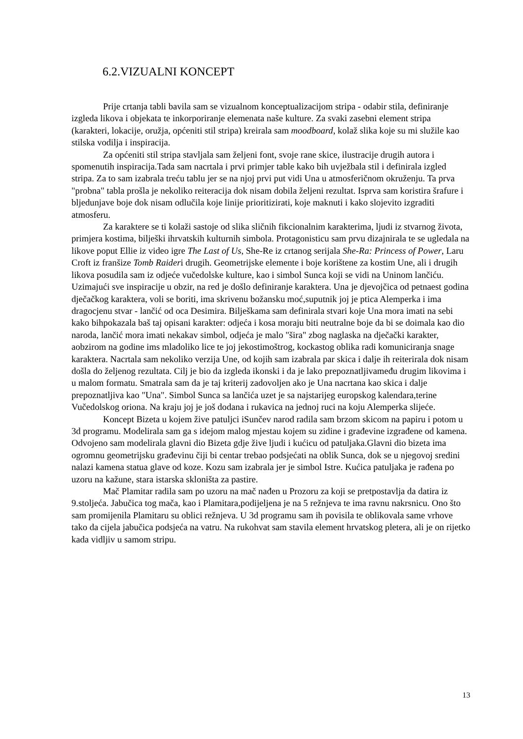6.2.VIZUALNI KONCEPT
Prije crtanja tabli bavila sam se vizualnom konceptualizacijom stripa - odabir stila, definiranje izgleda likova i objekata te inkorporiranje elemenata naše kulture. Za svaki zasebni element stripa (karakteri, lokacije, oružja, općeniti stil stripa) kreirala sam moodboard, kolaž slika koje su mi služile kao stilska vodilja i inspiracija.
Za općeniti stil stripa stavljala sam željeni font, svoje rane skice, ilustracije drugih autora i spomenutih inspiracija.Tada sam nacrtala i prvi primjer table kako bih uvježbala stil i definirala izgled stripa. Za to sam izabrala treću tablu jer se na njoj prvi put vidi Una u atmosferičnom okruženju. Ta prva "probna" tabla prošla je nekoliko reiteracija dok nisam dobila željeni rezultat. Isprva sam koristira šrafure i bljedunjave boje dok nisam odlučila koje linije prioritizirati, koje maknuti i kako slojevito izgraditi atmosferu.
Za karaktere se ti kolaži sastoje od slika sličnih fikcionalnim karakterima, ljudi iz stvarnog života, primjera kostima, bilješki ihrvatskih kulturnih simbola. Protagonisticu sam prvu dizajnirala te se ugledala na likove poput Ellie iz video igre The Last of Us, She-Re iz crtanog serijala She-Ra: Princess of Power, Laru Croft iz franšize Tomb Raideri drugih. Geometrijske elemente i boje korištene za kostim Une, ali i drugih likova posudila sam iz odjeće vučedolske kulture, kao i simbol Sunca koji se vidi na Uninom lančiću. Uzimajući sve inspiracije u obzir, na red je došlo definiranje karaktera. Una je djevojčica od petnaest godina dječačkog karaktera, voli se boriti, ima skrivenu božansku moć,suputnik joj je ptica Alemperka i ima dragocjenu stvar - lančić od oca Desimira. Bilješkama sam definirala stvari koje Una mora imati na sebi kako bihpokazala baš taj opisani karakter: odjeća i kosa moraju biti neutralne boje da bi se doimala kao dio naroda, lančić mora imati nekakav simbol, odjeća je malo "šira" zbog naglaska na dječački karakter, aobzirom na godine ims mladoliko lice te joj jekostimoštrog, kockastog oblika radi komuniciranja snage karaktera. Nacrtala sam nekoliko verzija Une, od kojih sam izabrala par skica i dalje ih reiterirala dok nisam došla do željenog rezultata. Cilj je bio da izgleda ikonski i da je lako prepoznatljivameđu drugim likovima i u malom formatu. Smatrala sam da je taj kriterij zadovoljen ako je Una nacrtana kao skica i dalje prepoznatljiva kao "Una". Simbol Sunca sa lančića uzet je sa najstarijeg europskog kalendara,terine Vučedolskog oriona. Na kraju joj je još dodana i rukavica na jednoj ruci na koju Alemperka slijeće.
Koncept Bizeta u kojem žive patuljci iSunčev narod radila sam brzom skicom na papiru i potom u 3d programu. Modelirala sam ga s idejom malog mjestau kojem su zidine i građevine izgrađene od kamena. Odvojeno sam modelirala glavni dio Bizeta gdje žive ljudi i kućicu od patuljaka.Glavni dio bizeta ima ogromnu geometrijsku građevinu čiji bi centar trebao podsjećati na oblik Sunca, dok se u njegovoj sredini nalazi kamena statua glave od koze. Kozu sam izabrala jer je simbol Istre. Kućica patuljaka je rađena po uzoru na kažune, stara istarska skloništa za pastire.
Mač Plamitar radila sam po uzoru na mač nađen u Prozoru za koji se pretpostavlja da datira iz 9.stoljeća. Jabučica tog mača, kao i Plamitara,podijeljena je na 5 režnjeva te ima ravnu nakrsnicu. Ono što sam promijenila Plamitaru su oblici režnjeva. U 3d programu sam ih povisila te oblikovala same vrhove tako da cijela jabučica podsjeća na vatru. Na rukohvat sam stavila element hrvatskog pletera, ali je on rijetko kada vidljiv u samom stripu.
13